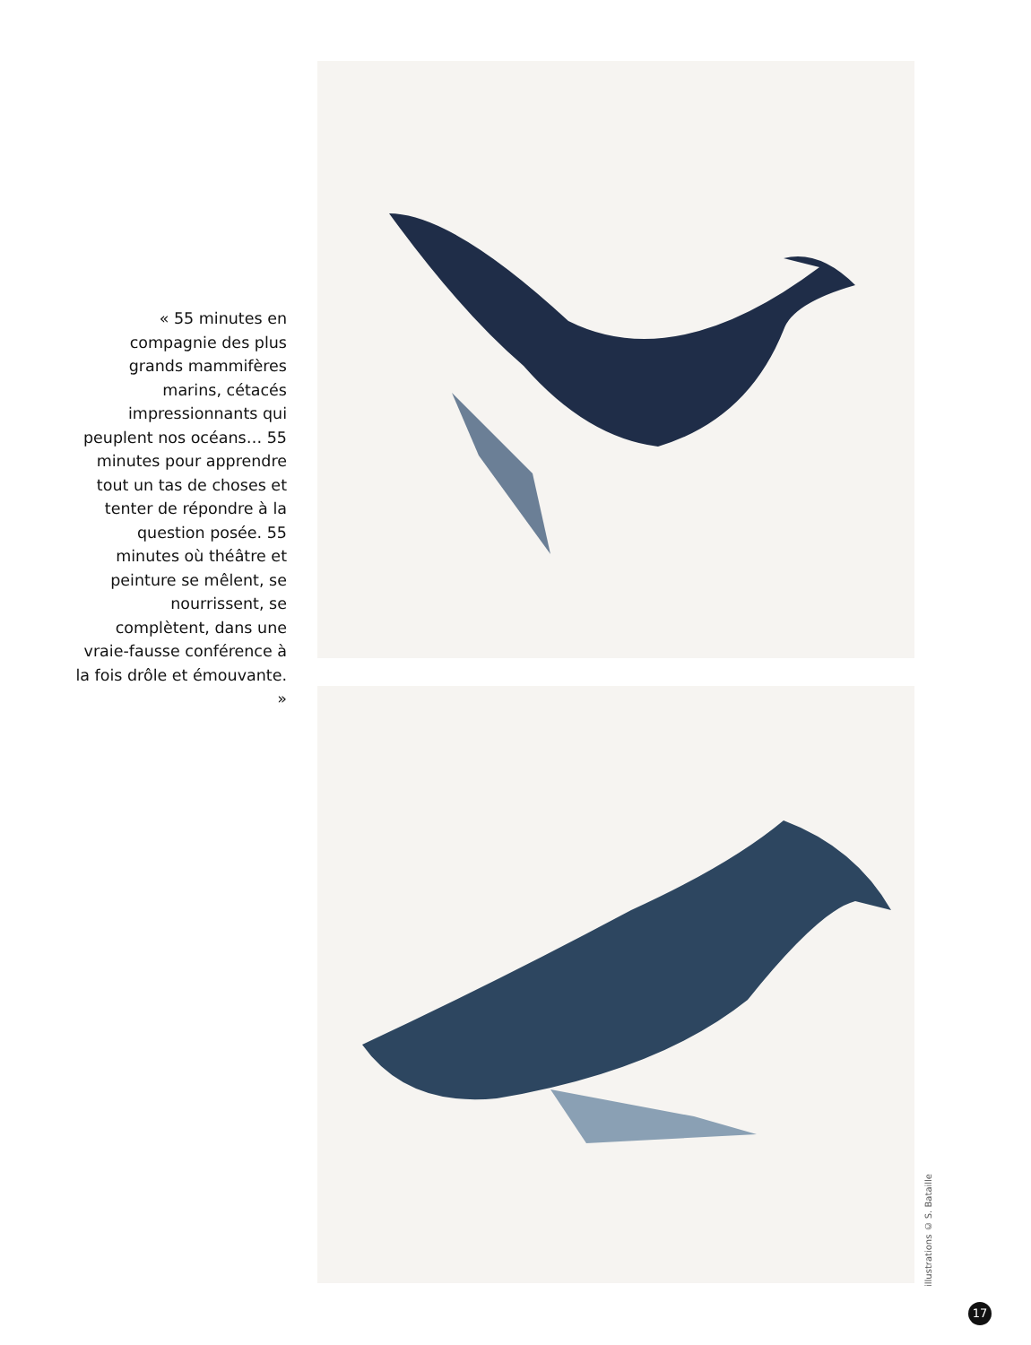« 55 minutes en compagnie des plus grands mammifères marins, cétacés impressionnants qui peuplent nos océans… 55 minutes pour apprendre tout un tas de choses et tenter de répondre à la question posée. 55 minutes où théâtre et peinture se mêlent, se nourrissent, se complètent, dans une vraie-fausse conférence à la fois drôle et émouvante. »
illustrations © S. Bataille
17